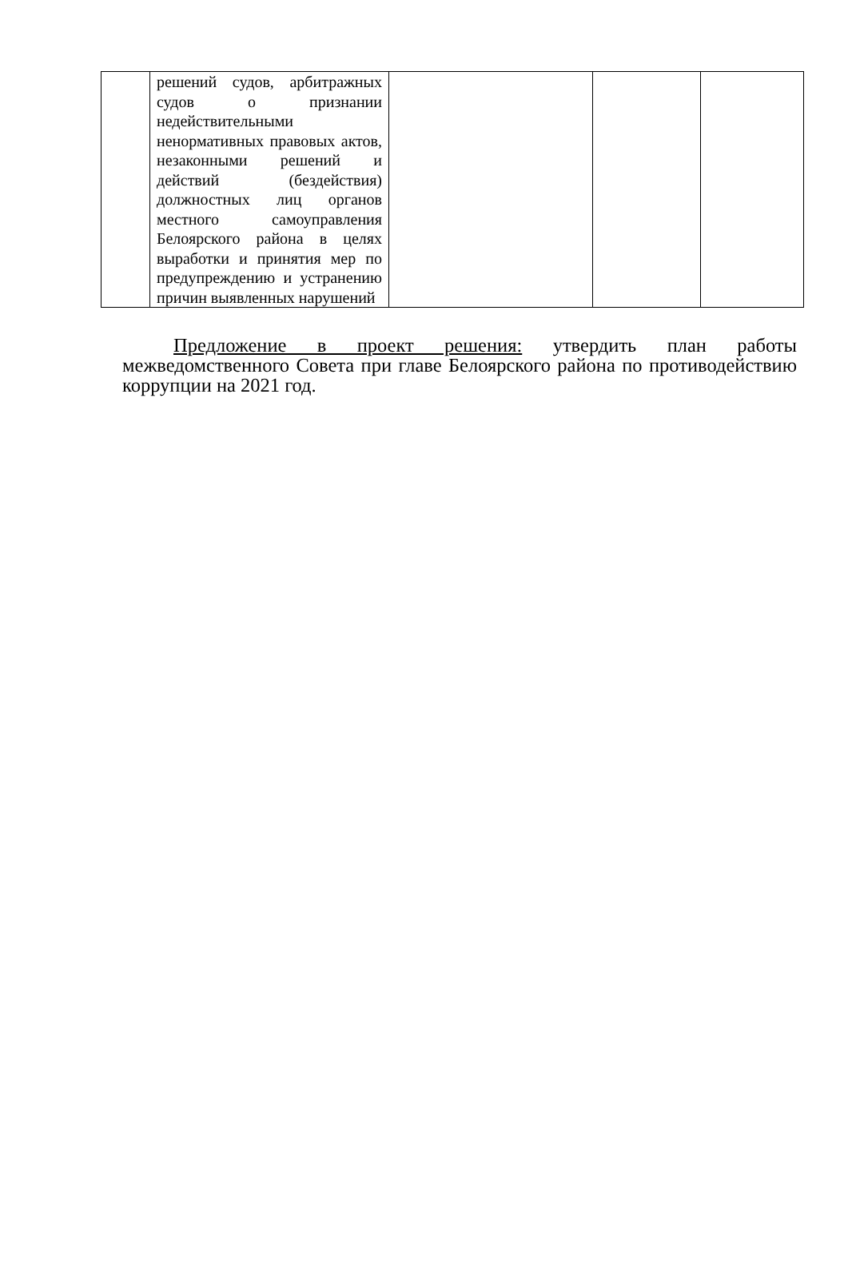| | решений судов, арбитражных судов о признании недействительными ненормативных правовых актов, незаконными решений и действий (бездействия) должностных лиц органов местного самоуправления Белоярского района в целях выработки и принятия мер по предупреждению и устранению причин выявленных нарушений | | | |
Предложение в проект решения: утвердить план работы межведомственного Совета при главе Белоярского района по противодействию коррупции на 2021 год.